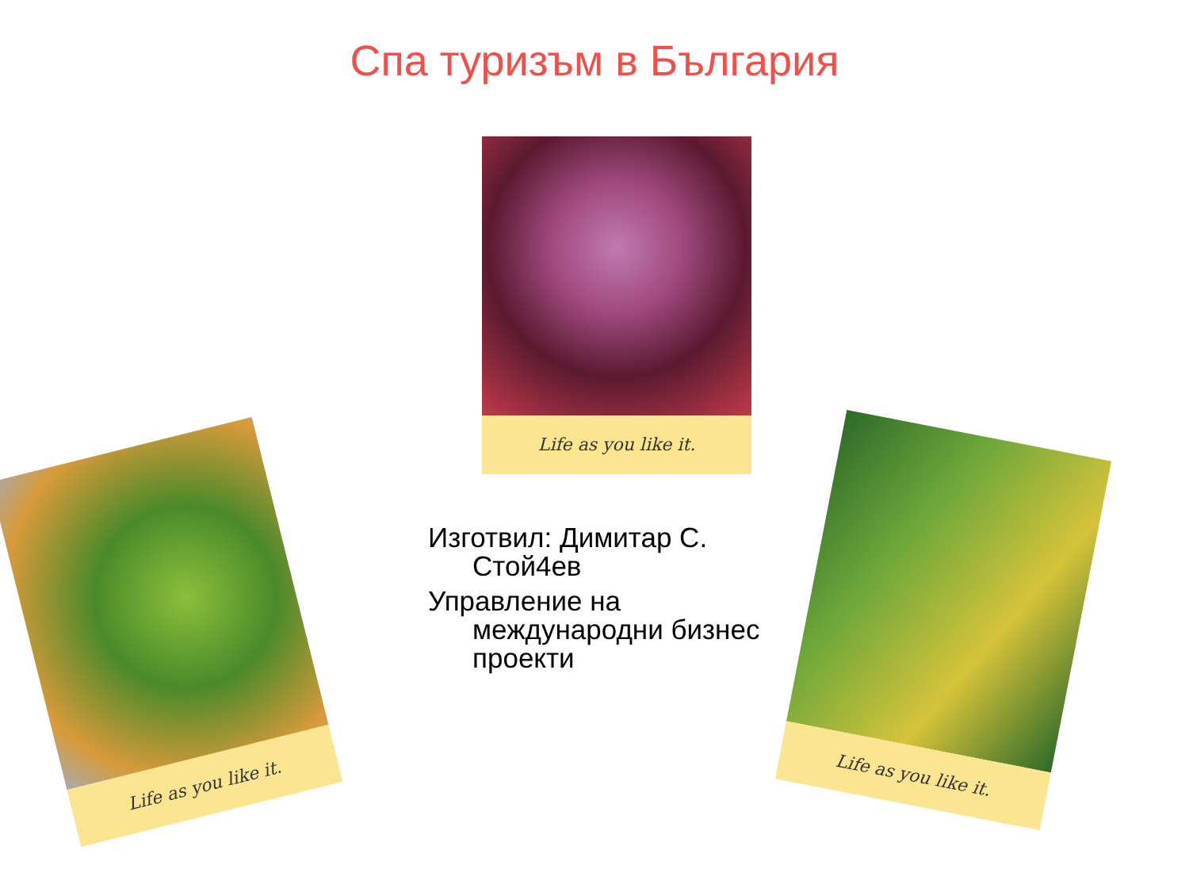Спа туризъм в България
Life as you like it.
Изготвил: Димитар С. Стой4ев
Управление на международни бизнес проекти
Life as you like it.
Life as you like it.